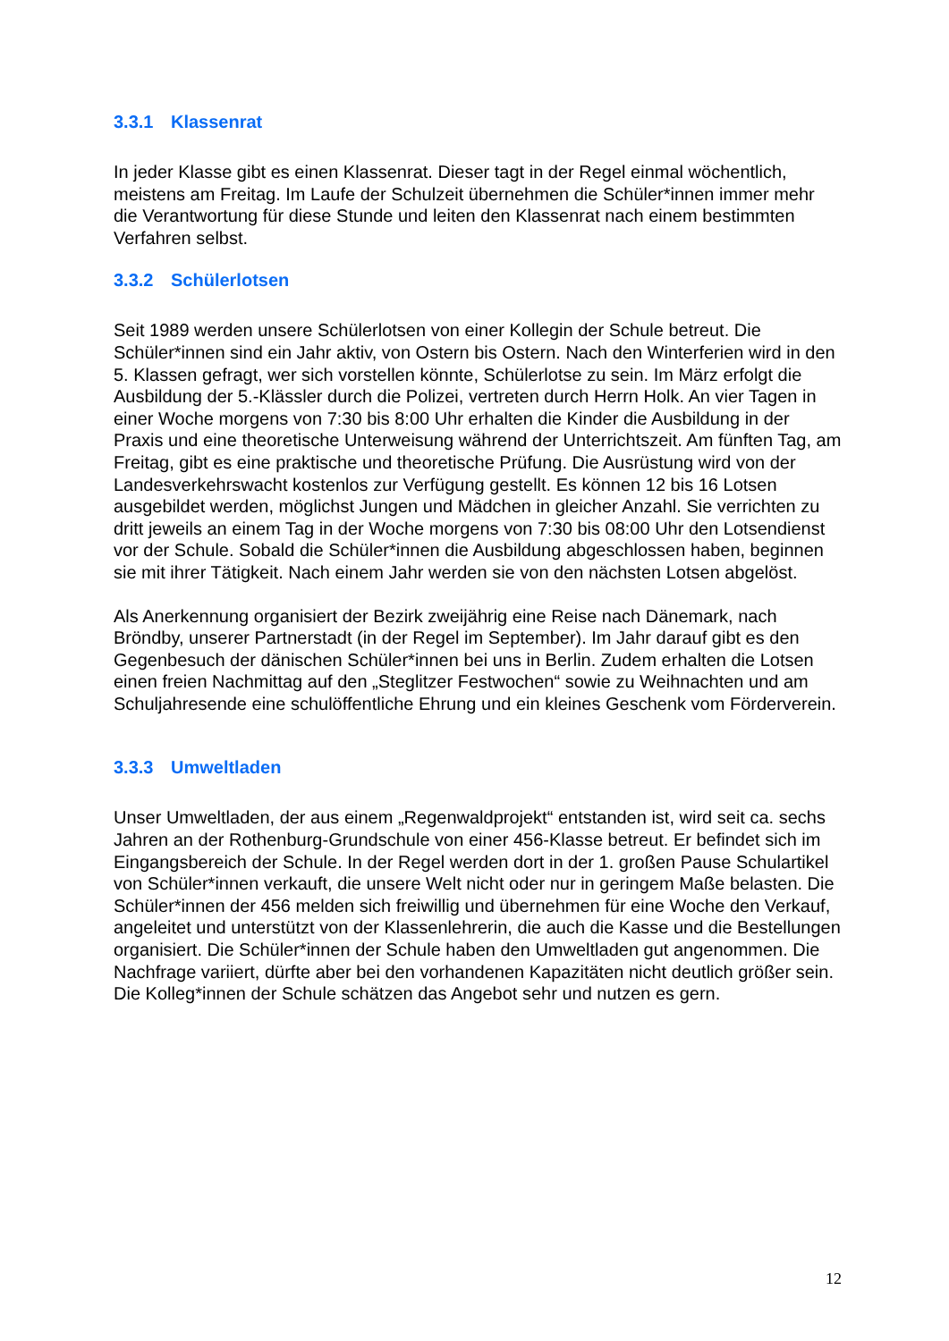3.3.1 Klassenrat
In jeder Klasse gibt es einen Klassenrat. Dieser tagt in der Regel einmal wöchentlich, meistens am Freitag. Im Laufe der Schulzeit übernehmen die Schüler*innen immer mehr die Verantwortung für diese Stunde und leiten den Klassenrat nach einem bestimmten Verfahren selbst.
3.3.2 Schülerlotsen
Seit 1989 werden unsere Schülerlotsen von einer Kollegin der Schule betreut. Die Schüler*innen sind ein Jahr aktiv, von Ostern bis Ostern. Nach den Winterferien wird in den 5. Klassen gefragt, wer sich vorstellen könnte, Schülerlotse zu sein. Im März erfolgt die Ausbildung der 5.-Klässler durch die Polizei, vertreten durch Herrn Holk. An vier Tagen in einer Woche morgens von 7:30 bis 8:00 Uhr erhalten die Kinder die Ausbildung in der Praxis und eine theoretische Unterweisung während der Unterrichtszeit. Am fünften Tag, am Freitag, gibt es eine praktische und theoretische Prüfung. Die Ausrüstung wird von der Landesverkehrswacht kostenlos zur Verfügung gestellt. Es können 12 bis 16 Lotsen ausgebildet werden, möglichst Jungen und Mädchen in gleicher Anzahl. Sie verrichten zu dritt jeweils an einem Tag in der Woche morgens von 7:30 bis 08:00 Uhr den Lotsendienst vor der Schule. Sobald die Schüler*innen die Ausbildung abgeschlossen haben, beginnen sie mit ihrer Tätigkeit. Nach einem Jahr werden sie von den nächsten Lotsen abgelöst.
Als Anerkennung organisiert der Bezirk zweijährig eine Reise nach Dänemark, nach Bröndby, unserer Partnerstadt (in der Regel im September). Im Jahr darauf gibt es den Gegenbesuch der dänischen Schüler*innen bei uns in Berlin. Zudem erhalten die Lotsen einen freien Nachmittag auf den „Steglitzer Festwochen“ sowie zu Weihnachten und am Schuljahresende eine schulöffentliche Ehrung und ein kleines Geschenk vom Förderverein.
3.3.3 Umweltladen
Unser Umweltladen, der aus einem „Regenwaldprojekt“ entstanden ist, wird seit ca. sechs Jahren an der Rothenburg-Grundschule von einer 456-Klasse betreut. Er befindet sich im Eingangsbereich der Schule. In der Regel werden dort in der 1. großen Pause Schulartikel von Schüler*innen verkauft, die unsere Welt nicht oder nur in geringem Maße belasten. Die Schüler*innen der 456 melden sich freiwillig und übernehmen für eine Woche den Verkauf, angeleitet und unterstützt von der Klassenlehrerin, die auch die Kasse und die Bestellungen organisiert. Die Schüler*innen der Schule haben den Umweltladen gut angenommen. Die Nachfrage variiert, dürfte aber bei den vorhandenen Kapazitäten nicht deutlich größer sein. Die Kolleg*innen der Schule schätzen das Angebot sehr und nutzen es gern.
12